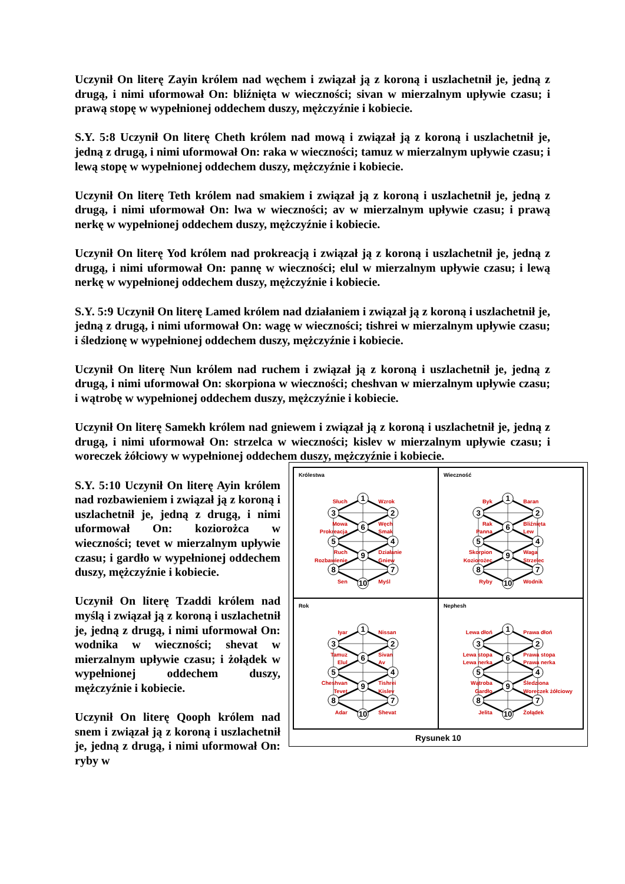Uczynił On literę Zayin królem nad węchem i związał ją z koroną i uszlachetnił je, jedną z drugą, i nimi uformował On: bliźnięta w wieczności; sivan w mierzalnym upływie czasu; i prawą stopę w wypełnionej oddechem duszy, mężczyźnie i kobiecie.
S.Y. 5:8 Uczynił On literę Cheth królem nad mową i związał ją z koroną i uszlachetnił je, jedną z drugą, i nimi uformował On: raka w wieczności; tamuz w mierzalnym upływie czasu; i lewą stopę w wypełnionej oddechem duszy, mężczyźnie i kobiecie.
Uczynił On literę Teth królem nad smakiem i związał ją z koroną i uszlachetnił je, jedną z drugą, i nimi uformował On: lwa w wieczności; av w mierzalnym upływie czasu; i prawą nerkę w wypełnionej oddechem duszy, mężczyźnie i kobiecie.
Uczynił On literę Yod królem nad prokreacją i związał ją z koroną i uszlachetnił je, jedną z drugą, i nimi uformował On: pannę w wieczności; elul w mierzalnym upływie czasu; i lewą nerkę w wypełnionej oddechem duszy, mężczyźnie i kobiecie.
S.Y. 5:9 Uczynił On literę Lamed królem nad działaniem i związał ją z koroną i uszlachetnił je, jedną z drugą, i nimi uformował On: wagę w wieczności; tishrei w mierzalnym upływie czasu; i śledzionę w wypełnionej oddechem duszy, mężczyźnie i kobiecie.
Uczynił On literę Nun królem nad ruchem i związał ją z koroną i uszlachetnił je, jedną z drugą, i nimi uformował On: skorpiona w wieczności; cheshvan w mierzalnym upływie czasu; i wątrobę w wypełnionej oddechem duszy, mężczyźnie i kobiecie.
Uczynił On literę Samekh królem nad gniewem i związał ją z koroną i uszlachetnił je, jedną z drugą, i nimi uformował On: strzelca w wieczności; kislev w mierzalnym upływie czasu; i woreczek żółciowy w wypełnionej oddechem duszy, mężczyźnie i kobiecie.
1
2
3
6
4
5
9
8
7
10
Królestwa
Słuch
Wzrok
Mowa
Węch
Prokreacja
Smak
Ruch
Działanie
Rozbawienie
Gniew
Sen
Myśl
1
2
3
6
4
5
9
8
7
10
Wieczność
Byk
Baran
Rak
Bliźnięta
Panna
Lew
Skorpion
Waga
Koziorożec
Strzelec
Ryby
Wodnik
1
2
3
6
4
5
9
8
7
10
Rok
Iyar
Nissan
Tamuz
Sivan
Elul
Av
Cheshvan
Tishrei
Tevet
Kislev
Adar
Shevat
1
2
3
6
4
5
9
8
7
10
Nephesh
Lewa dłoń
Prawa dłoń
Lewa stopa
Prawa stopa
Lewa nerka
Prawa nerka
Wątroba
Śledziona
Gardło
Woreczek żółciowy
Jelita
Żołądek
Rysunek 10
S.Y. 5:10 Uczynił On literę Ayin królem nad rozbawieniem i związał ją z koroną i uszlachetnił je, jedną z drugą, i nimi uformował On: koziorożca w wieczności; tevet w mierzalnym upływie czasu; i gardło w wypełnionej oddechem duszy, mężczyźnie i kobiecie.
Uczynił On literę Tzaddi królem nad myślą i związał ją z koroną i uszlachetnił je, jedną z drugą, i nimi uformował On: wodnika w wieczności; shevat w mierzalnym upływie czasu; i żołądek w wypełnionej oddechem duszy, mężczyźnie i kobiecie.
Uczynił On literę Qooph królem nad snem i związał ją z koroną i uszlachetnił je, jedną z drugą, i nimi uformował On: ryby w